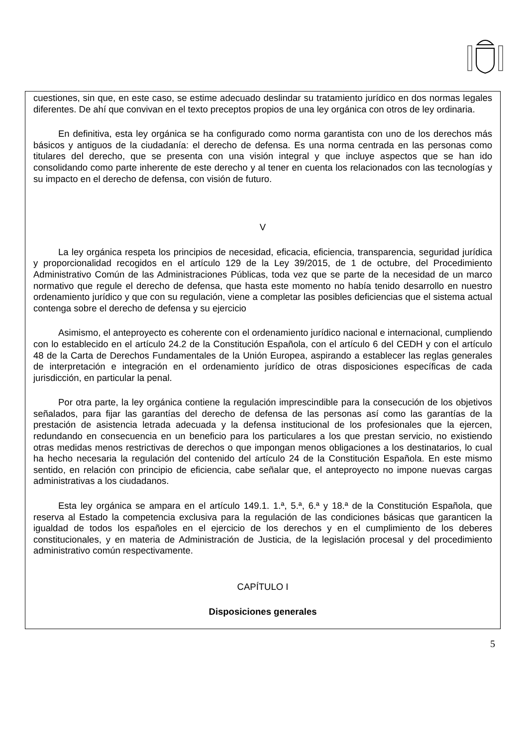cuestiones, sin que, en este caso, se estime adecuado deslindar su tratamiento jurídico en dos normas legales diferentes. De ahí que convivan en el texto preceptos propios de una ley orgánica con otros de ley ordinaria.
En definitiva, esta ley orgánica se ha configurado como norma garantista con uno de los derechos más básicos y antiguos de la ciudadanía: el derecho de defensa. Es una norma centrada en las personas como titulares del derecho, que se presenta con una visión integral y que incluye aspectos que se han ido consolidando como parte inherente de este derecho y al tener en cuenta los relacionados con las tecnologías y su impacto en el derecho de defensa, con visión de futuro.
V
La ley orgánica respeta los principios de necesidad, eficacia, eficiencia, transparencia, seguridad jurídica y proporcionalidad recogidos en el artículo 129 de la Ley 39/2015, de 1 de octubre, del Procedimiento Administrativo Común de las Administraciones Públicas, toda vez que se parte de la necesidad de un marco normativo que regule el derecho de defensa, que hasta este momento no había tenido desarrollo en nuestro ordenamiento jurídico y que con su regulación, viene a completar las posibles deficiencias que el sistema actual contenga sobre el derecho de defensa y su ejercicio
Asimismo, el anteproyecto es coherente con el ordenamiento jurídico nacional e internacional, cumpliendo con lo establecido en el artículo 24.2 de la Constitución Española, con el artículo 6 del CEDH y con el artículo 48 de la Carta de Derechos Fundamentales de la Unión Europea, aspirando a establecer las reglas generales de interpretación e integración en el ordenamiento jurídico de otras disposiciones específicas de cada jurisdicción, en particular la penal.
Por otra parte, la ley orgánica contiene la regulación imprescindible para la consecución de los objetivos señalados, para fijar las garantías del derecho de defensa de las personas así como las garantías de la prestación de asistencia letrada adecuada y la defensa institucional de los profesionales que la ejercen, redundando en consecuencia en un beneficio para los particulares a los que prestan servicio, no existiendo otras medidas menos restrictivas de derechos o que impongan menos obligaciones a los destinatarios, lo cual ha hecho necesaria la regulación del contenido del artículo 24 de la Constitución Española. En este mismo sentido, en relación con principio de eficiencia, cabe señalar que, el anteproyecto no impone nuevas cargas administrativas a los ciudadanos.
Esta ley orgánica se ampara en el artículo 149.1. 1.ª, 5.ª, 6.ª y 18.ª de la Constitución Española, que reserva al Estado la competencia exclusiva para la regulación de las condiciones básicas que garanticen la igualdad de todos los españoles en el ejercicio de los derechos y en el cumplimiento de los deberes constitucionales, y en materia de Administración de Justicia, de la legislación procesal y del procedimiento administrativo común respectivamente.
CAPÍTULO I
Disposiciones generales
5